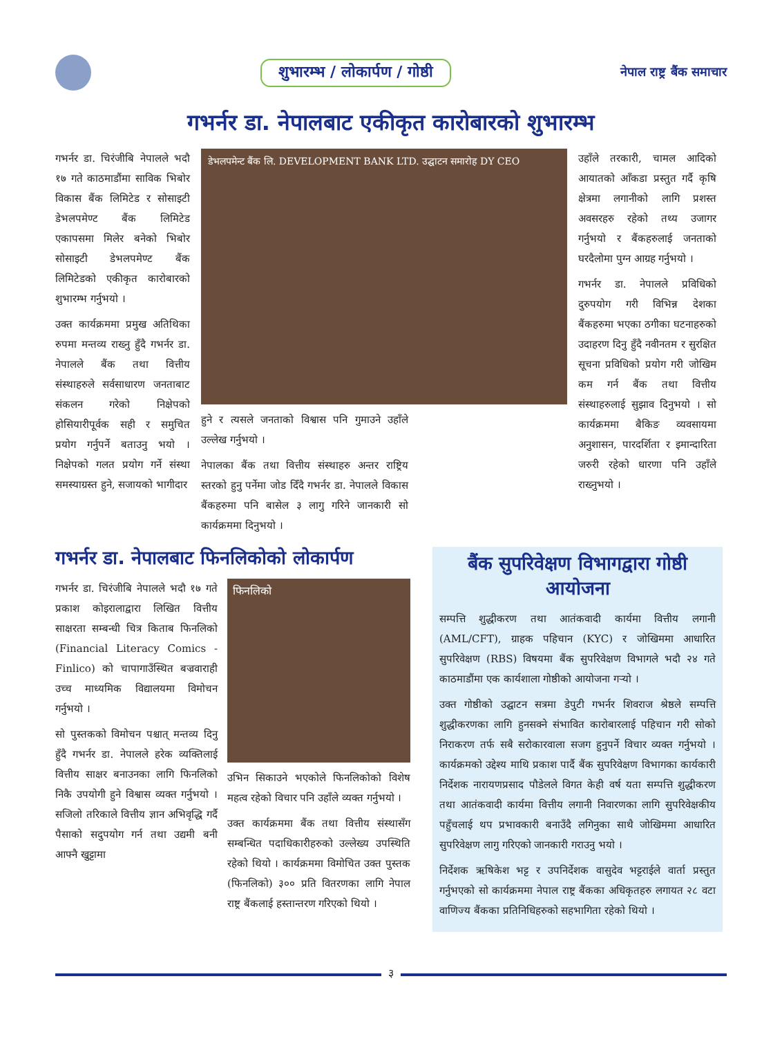शुभारम्भ / लोकार्पण / गोष्ठी
नेपाल राष्ट्र बैंक समाचार
गभर्नर डा. नेपालबाट एकीकृत कारोबारको शुभारम्भ
गभर्नर डा. चिरंजीबि नेपालले भदौ १७ गते काठमाडौंमा साविक भिबोर विकास बैंक लिमिटेड र सोसाइटी डेभलपमेण्ट बैंक लिमिटेड एकापसमा मिलेर बनेको भिबोर सोसाइटी डेभलपमेण्ट बैंक लिमिटेडको एकीकृत कारोबारको शुभारम्भ गर्नुभयो ।
उक्त कार्यक्रममा प्रमुख अतिथिका रुपमा मन्तव्य राख्नु हुँदै गभर्नर डा. नेपालले बैंक तथा वित्तीय संस्थाहरुले सर्वसाधारण जनताबाट संकलन गरेको निक्षेपको होसियारीपूर्वक सही र समुचित प्रयोग गर्नुपर्ने बताउनु भयो । निक्षेपको गलत प्रयोग गर्ने संस्था समस्याग्रस्त हुने, सजायको भागीदार
डेभलपमेन्ट बैंक लि. DEVELOPMENT BANK LTD. उद्घाटन समारोह DY CEO
हुने र त्यसले जनताको विश्वास पनि गुमाउने उहाँले उल्लेख गर्नुभयो ।
नेपालका बैंक तथा वित्तीय संस्थाहरु अन्तर राष्ट्रिय स्तरको हुनु पर्नेमा जोड दिँदै गभर्नर डा. नेपालले विकास बैंकहरुमा पनि बासेल ३ लागु गरिने जानकारी सो कार्यक्रममा दिनुभयो ।
उहाँले तरकारी, चामल आदिको आयातको आँकडा प्रस्तुत गर्दै कृषि क्षेत्रमा लगानीको लागि प्रशस्त अवसरहरु रहेको तथ्य उजागर गर्नुभयो र बैंकहरुलाई जनताको घरदैलोमा पुग्न आग्रह गर्नुभयो ।
गभर्नर डा. नेपालले प्रविधिको दुरुपयोग गरी विभिन्न देशका बैंकहरुमा भएका ठगीका घटनाहरुको उदाहरण दिनु हुँदै नवीनतम र सुरक्षित सूचना प्रविधिको प्रयोग गरी जोखिम कम गर्न बैंक तथा वित्तीय संस्थाहरुलाई सुझाव दिनुभयो । सो कार्यक्रममा बैकिङ व्यवसायमा अनुशासन, पारदर्शिता र इमान्दारिता जरुरी रहेको धारणा पनि उहाँले राख्नुभयो ।
गभर्नर डा. नेपालबाट फिनलिकोको लोकार्पण
गभर्नर डा. चिरंजीबि नेपालले भदौ १७ गते प्रकाश कोइरालाद्वारा लिखित वित्तीय साक्षरता सम्बन्धी चित्र किताब फिनलिको (Financial Literacy Comics -Finlico) को चापागाउँस्थित बज्रवाराही उच्च माध्यमिक विद्यालयमा विमोचन गर्नुभयो ।
सो पुस्तकको विमोचन पश्चात् मन्तव्य दिनु हुँदै गभर्नर डा. नेपालले हरेक व्यक्तिलाई वित्तीय साक्षर बनाउनका लागि फिनलिको निकै उपयोगी हुने विश्वास व्यक्त गर्नुभयो । सजिलो तरिकाले वित्तीय ज्ञान अभिवृद्धि गर्दै पैसाको सदुपयोग गर्न तथा उद्यमी बनी आफ्नै खुट्टामा
फिनलिको
उभिन सिकाउने भएकोले फिनलिकोको विशेष महत्व रहेको विचार पनि उहाँले व्यक्त गर्नुभयो ।
उक्त कार्यक्रममा बैंक तथा वित्तीय संस्थासँग सम्बन्धित पदाधिकारीहरुको उल्लेख्य उपस्थिति रहेको थियो । कार्यक्रममा विमोचित उक्त पुस्तक (फिनलिको) ३०० प्रति वितरणका लागि नेपाल राष्ट्र बैंकलाई हस्तान्तरण गरिएको थियो ।
बैंक सुपरिवेक्षण विभागद्वारा गोष्ठी आयोजना
सम्पत्ति शुद्धीकरण तथा आतंकवादी कार्यमा वित्तीय लगानी (AML/CFT), ग्राहक पहिचान (KYC) र जोखिममा आधारित सुपरिवेक्षण (RBS) विषयमा बैंक सुपरिवेक्षण विभागले भदौ २४ गते काठमाडौंमा एक कार्यशाला गोष्ठीको आयोजना गर्‍यो ।
उक्त गोष्ठीको उद्घाटन सत्रमा डेपुटी गभर्नर शिवराज श्रेष्ठले सम्पत्ति शुद्धीकरणका लागि हुनसक्ने संभावित कारोबारलाई पहिचान गरी सोको निराकरण तर्फ सबै सरोकारवाला सजग हुनुपर्ने विचार व्यक्त गर्नुभयो । कार्यक्रमको उद्देश्य माथि प्रकाश पार्दै बैंक सुपरिवेक्षण विभागका कार्यकारी निर्देशक नारायणप्रसाद पौडेलले विगत केही वर्ष यता सम्पत्ति शुद्धीकरण तथा आतंकवादी कार्यमा वित्तीय लगानी निवारणका लागि सुपरिवेक्षकीय पहुँचलाई थप प्रभावकारी बनाउँदै लगिनुका साथै जोखिममा आधारित सुपरिवेक्षण लागु गरिएको जानकारी गराउनु भयो ।
निर्देशक ऋषिकेश भट्ट र उपनिर्देशक वासुदेव भट्टराईले वार्ता प्रस्तुत गर्नुभएको सो कार्यक्रममा नेपाल राष्ट्र बैंकका अधिकृतहरु लगायत २८ वटा वाणिज्य बैंकका प्रतिनिधिहरुको सहभागिता रहेको थियो ।
३